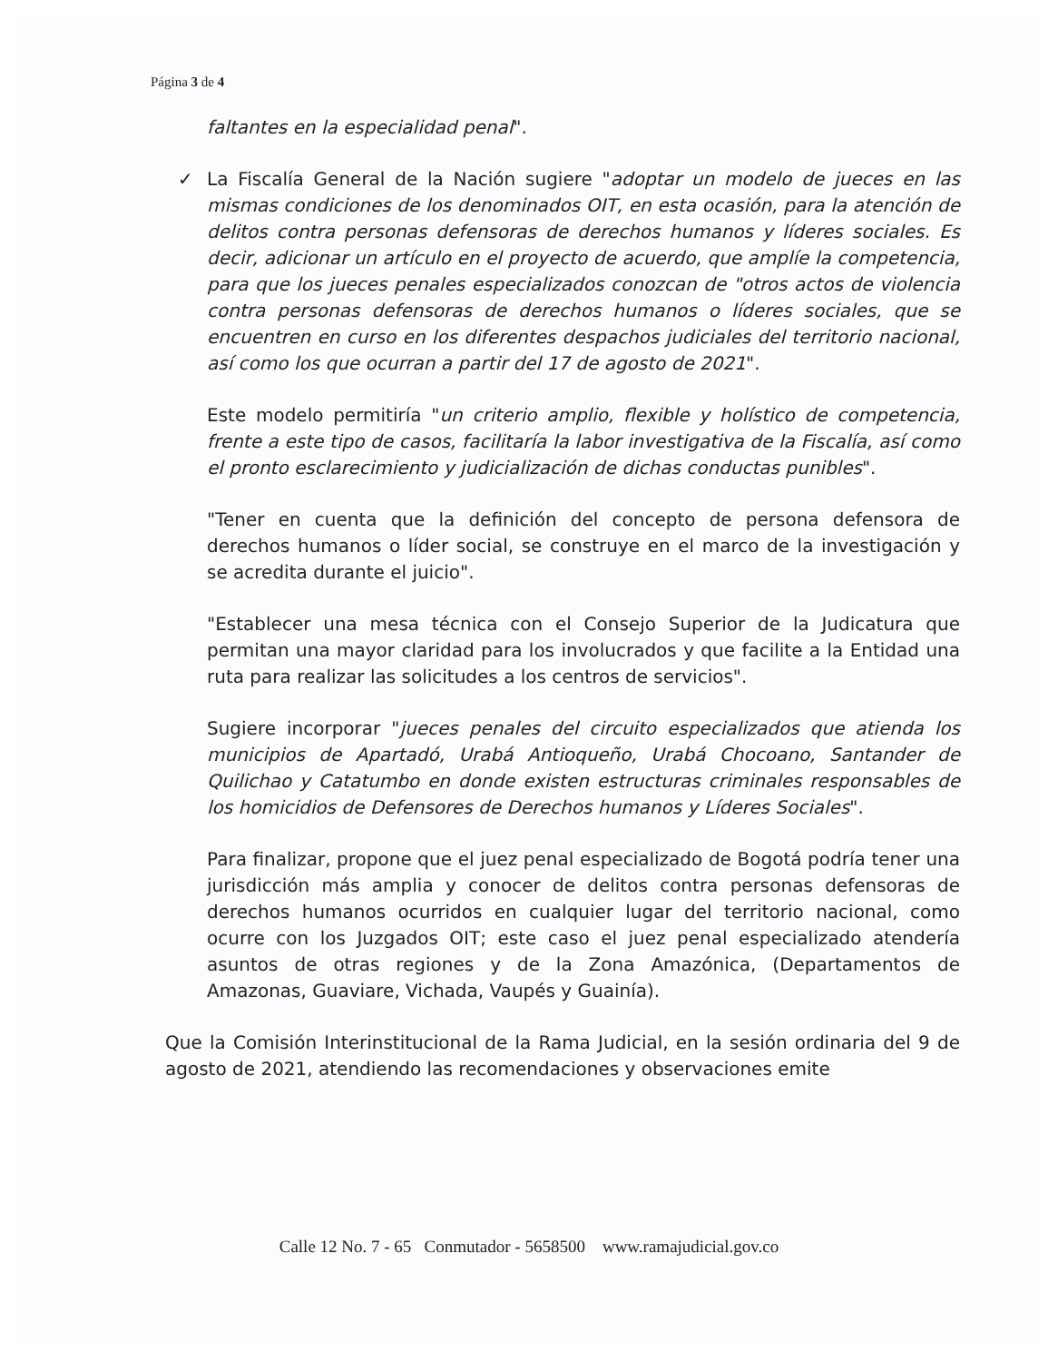Página 3 de 4
faltantes en la especialidad penal".
✓ La Fiscalía General de la Nación sugiere "adoptar un modelo de jueces en las mismas condiciones de los denominados OIT, en esta ocasión, para la atención de delitos contra personas defensoras de derechos humanos y líderes sociales. Es decir, adicionar un artículo en el proyecto de acuerdo, que amplíe la competencia, para que los jueces penales especializados conozcan de "otros actos de violencia contra personas defensoras de derechos humanos o líderes sociales, que se encuentren en curso en los diferentes despachos judiciales del territorio nacional, así como los que ocurran a partir del 17 de agosto de 2021".
Este modelo permitiría "un criterio amplio, flexible y holístico de competencia, frente a este tipo de casos, facilitaría la labor investigativa de la Fiscalía, así como el pronto esclarecimiento y judicialización de dichas conductas punibles".
"Tener en cuenta que la definición del concepto de persona defensora de derechos humanos o líder social, se construye en el marco de la investigación y se acredita durante el juicio".
"Establecer una mesa técnica con el Consejo Superior de la Judicatura que permitan una mayor claridad para los involucrados y que facilite a la Entidad una ruta para realizar las solicitudes a los centros de servicios".
Sugiere incorporar "jueces penales del circuito especializados que atienda los municipios de Apartadó, Urabá Antioqueño, Urabá Chocoano, Santander de Quilichao y Catatumbo en donde existen estructuras criminales responsables de los homicidios de Defensores de Derechos humanos y Líderes Sociales".
Para finalizar, propone que el juez penal especializado de Bogotá podría tener una jurisdicción más amplia y conocer de delitos contra personas defensoras de derechos humanos ocurridos en cualquier lugar del territorio nacional, como ocurre con los Juzgados OIT; este caso el juez penal especializado atendería asuntos de otras regiones y de la Zona Amazónica, (Departamentos de Amazonas, Guaviare, Vichada, Vaupés y Guainía).
Que la Comisión Interinstitucional de la Rama Judicial, en la sesión ordinaria del 9 de agosto de 2021, atendiendo las recomendaciones y observaciones emite
Calle 12 No. 7 - 65 Conmutador - 5658500 www.ramajudicial.gov.co